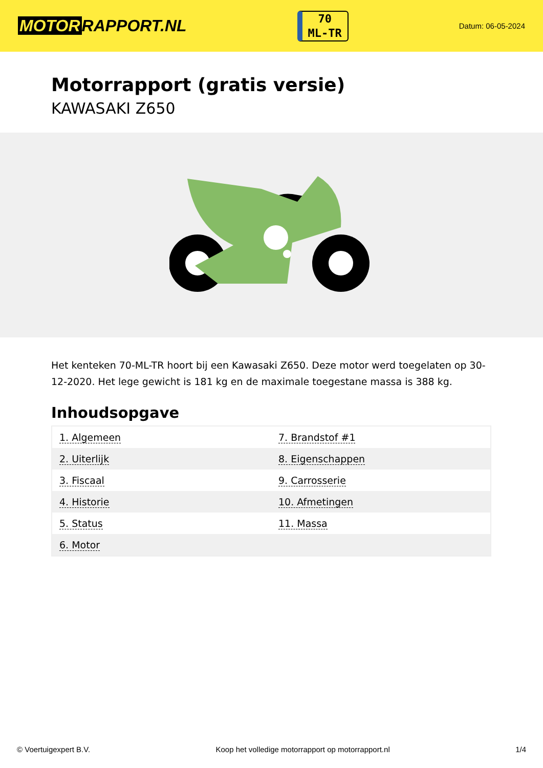MOTOR RAPPORT.NL
70
ML-TR
Datum: 06-05-2024
Motorrapport (gratis versie)
KAWASAKI Z650
Het kenteken 70-ML-TR hoort bij een Kawasaki Z650. Deze motor werd toegelaten op 30-12-2020. Het lege gewicht is 181 kg en de maximale toegestane massa is 388 kg.
Inhoudsopgave
| 1. Algemeen | 7. Brandstof #1 |
| 2. Uiterlijk | 8. Eigenschappen |
| 3. Fiscaal | 9. Carrosserie |
| 4. Historie | 10. Afmetingen |
| 5. Status | 11. Massa |
| 6. Motor | |
© Voertuigexpert B.V. Koop het volledige motorrapport op motorrapport.nl 1/4